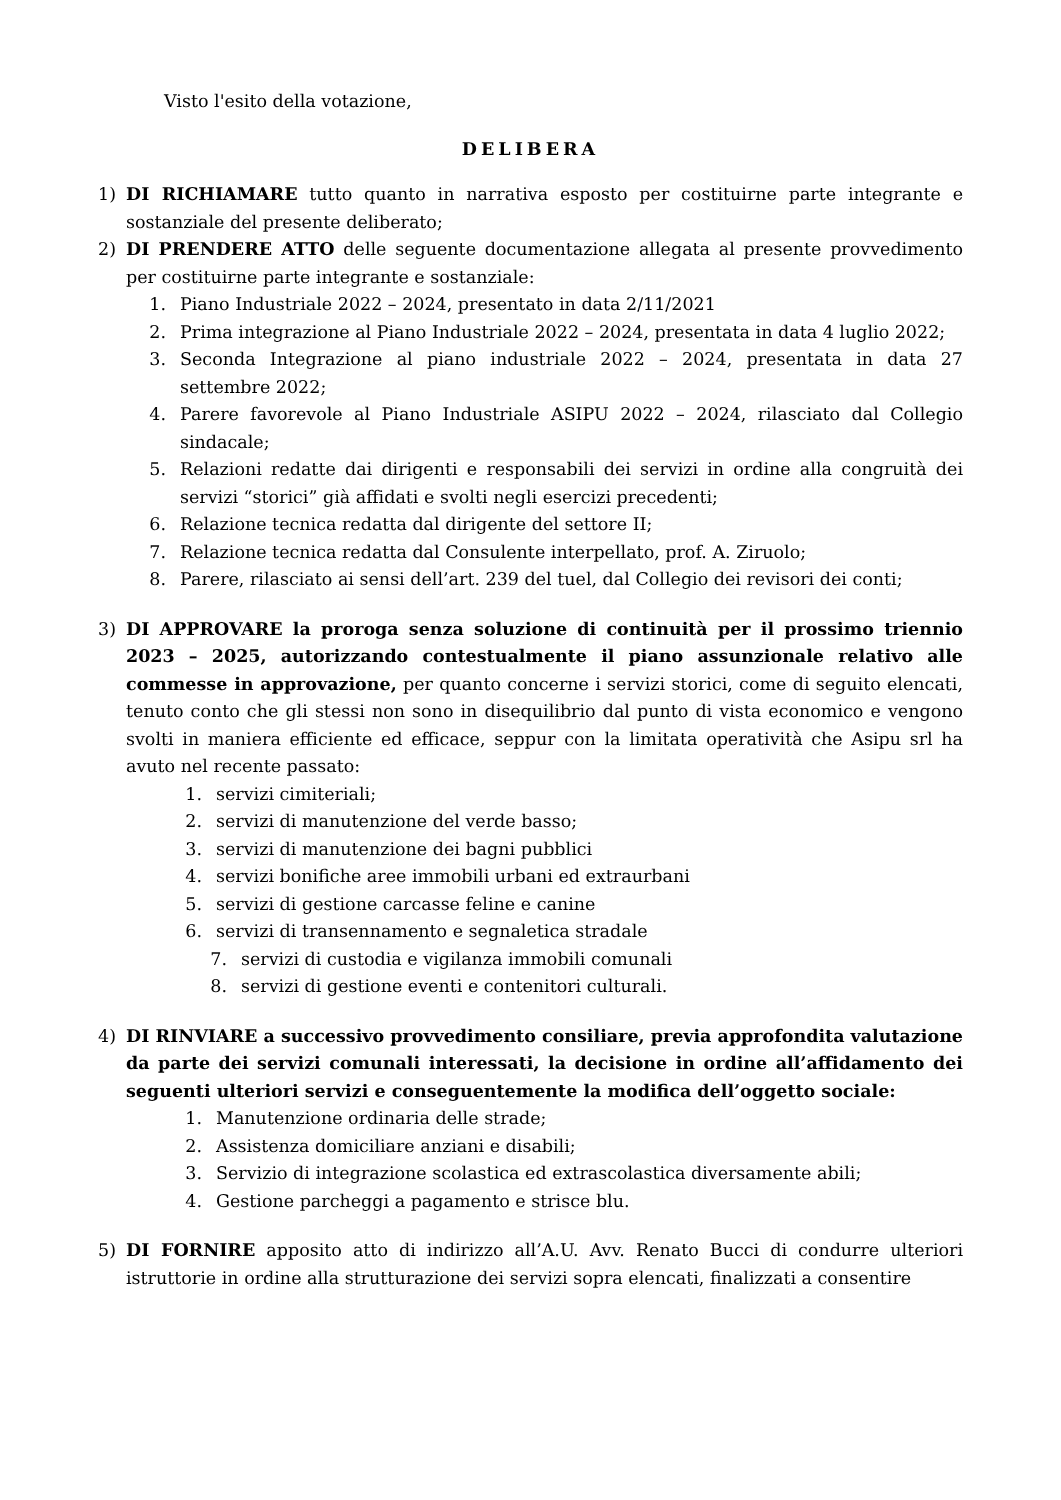Visto l'esito della votazione,
DELIBERA
1) DI RICHIAMARE tutto quanto in narrativa esposto per costituirne parte integrante e sostanziale del presente deliberato;
2) DI PRENDERE ATTO delle seguente documentazione allegata al presente provvedimento per costituirne parte integrante e sostanziale:
1. Piano Industriale 2022 – 2024, presentato in data 2/11/2021
2. Prima integrazione al Piano Industriale 2022 – 2024, presentata in data 4 luglio 2022;
3. Seconda Integrazione al piano industriale 2022 – 2024, presentata in data 27 settembre 2022;
4. Parere favorevole al Piano Industriale ASIPU 2022 – 2024, rilasciato dal Collegio sindacale;
5. Relazioni redatte dai dirigenti e responsabili dei servizi in ordine alla congruità dei servizi “storici” già affidati e svolti negli esercizi precedenti;
6. Relazione tecnica redatta dal dirigente del settore II;
7. Relazione tecnica redatta dal Consulente interpellato, prof. A. Ziruolo;
8. Parere, rilasciato ai sensi dell’art. 239 del tuel, dal Collegio dei revisori dei conti;
3) DI APPROVARE la proroga senza soluzione di continuità per il prossimo triennio 2023 – 2025, autorizzando contestualmente il piano assunzionale relativo alle commesse in approvazione, per quanto concerne i servizi storici, come di seguito elencati, tenuto conto che gli stessi non sono in disequilibrio dal punto di vista economico e vengono svolti in maniera efficiente ed efficace, seppur con la limitata operatività che Asipu srl ha avuto nel recente passato:
1. servizi cimiteriali;
2. servizi di manutenzione del verde basso;
3. servizi di manutenzione dei bagni pubblici
4. servizi bonifiche aree immobili urbani ed extraurbani
5. servizi di gestione carcasse feline e canine
6. servizi di transennamento e segnaletica stradale
7. servizi di custodia e vigilanza immobili comunali
8. servizi di gestione eventi e contenitori culturali.
4) DI RINVIARE a successivo provvedimento consiliare, previa approfondita valutazione da parte dei servizi comunali interessati, la decisione in ordine all’affidamento dei seguenti ulteriori servizi e conseguentemente la modifica dell’oggetto sociale:
1. Manutenzione ordinaria delle strade;
2. Assistenza domiciliare anziani e disabili;
3. Servizio di integrazione scolastica ed extrascolastica diversamente abili;
4. Gestione parcheggi a pagamento e strisce blu.
5) DI FORNIRE apposito atto di indirizzo all’A.U. Avv. Renato Bucci di condurre ulteriori istruttorie in ordine alla strutturazione dei servizi sopra elencati, finalizzati a consentire